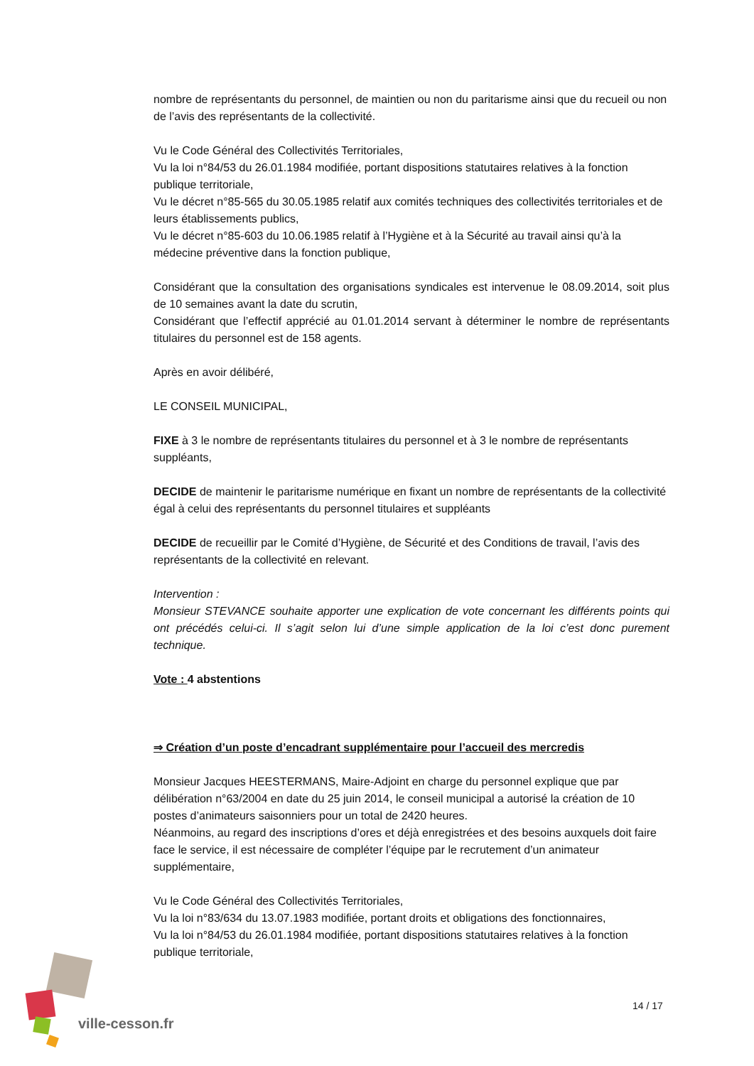nombre de représentants du personnel, de maintien ou non du paritarisme ainsi que du recueil ou non de l’avis des représentants de la collectivité.
Vu le Code Général des Collectivités Territoriales,
Vu la loi n°84/53 du 26.01.1984 modifiée, portant dispositions statutaires relatives à la fonction publique territoriale,
Vu le décret n°85-565 du 30.05.1985 relatif aux comités techniques des collectivités territoriales et de leurs établissements publics,
Vu le décret n°85-603 du 10.06.1985 relatif à l’Hygiène et à la Sécurité au travail ainsi qu’à la médecine préventive dans la fonction publique,
Considérant que la consultation des organisations syndicales est intervenue le 08.09.2014, soit plus de 10 semaines avant la date du scrutin,
Considérant que l’effectif apprécié au 01.01.2014 servant à déterminer le nombre de représentants titulaires du personnel est de 158 agents.
Après en avoir délibéré,
LE CONSEIL MUNICIPAL,
FIXE à 3 le nombre de représentants titulaires du personnel et à 3 le nombre de représentants suppléants,
DECIDE de maintenir le paritarisme numérique en fixant un nombre de représentants de la collectivité égal à celui des représentants du personnel titulaires et suppléants
DECIDE de recueillir par le Comité d’Hygiène, de Sécurité et des Conditions de travail, l’avis des représentants de la collectivité en relevant.
Intervention :
Monsieur STEVANCE souhaite apporter une explication de vote concernant les différents points qui ont précédés celui-ci. Il s’agit selon lui d’une simple application de la loi c’est donc purement technique.
Vote : 4 abstentions
⇒ Création d’un poste d’encadrant supplémentaire pour l’accueil des mercredis
Monsieur Jacques HEESTERMANS, Maire-Adjoint en charge du personnel explique que par délibération n°63/2004 en date du 25 juin 2014, le conseil municipal a autorisé la création de 10 postes d’animateurs saisonniers pour un total de 2420 heures.
Néanmoins, au regard des inscriptions d’ores et déjà enregistrées et des besoins auxquels doit faire face le service, il est nécessaire de compléter l’équipe par le recrutement d’un animateur supplémentaire,
Vu le Code Général des Collectivités Territoriales,
Vu la loi n°83/634 du 13.07.1983 modifiée, portant droits et obligations des fonctionnaires,
Vu la loi n°84/53 du 26.01.1984 modifiée, portant dispositions statutaires relatives à la fonction publique territoriale,
ville-cesson.fr
14 / 17